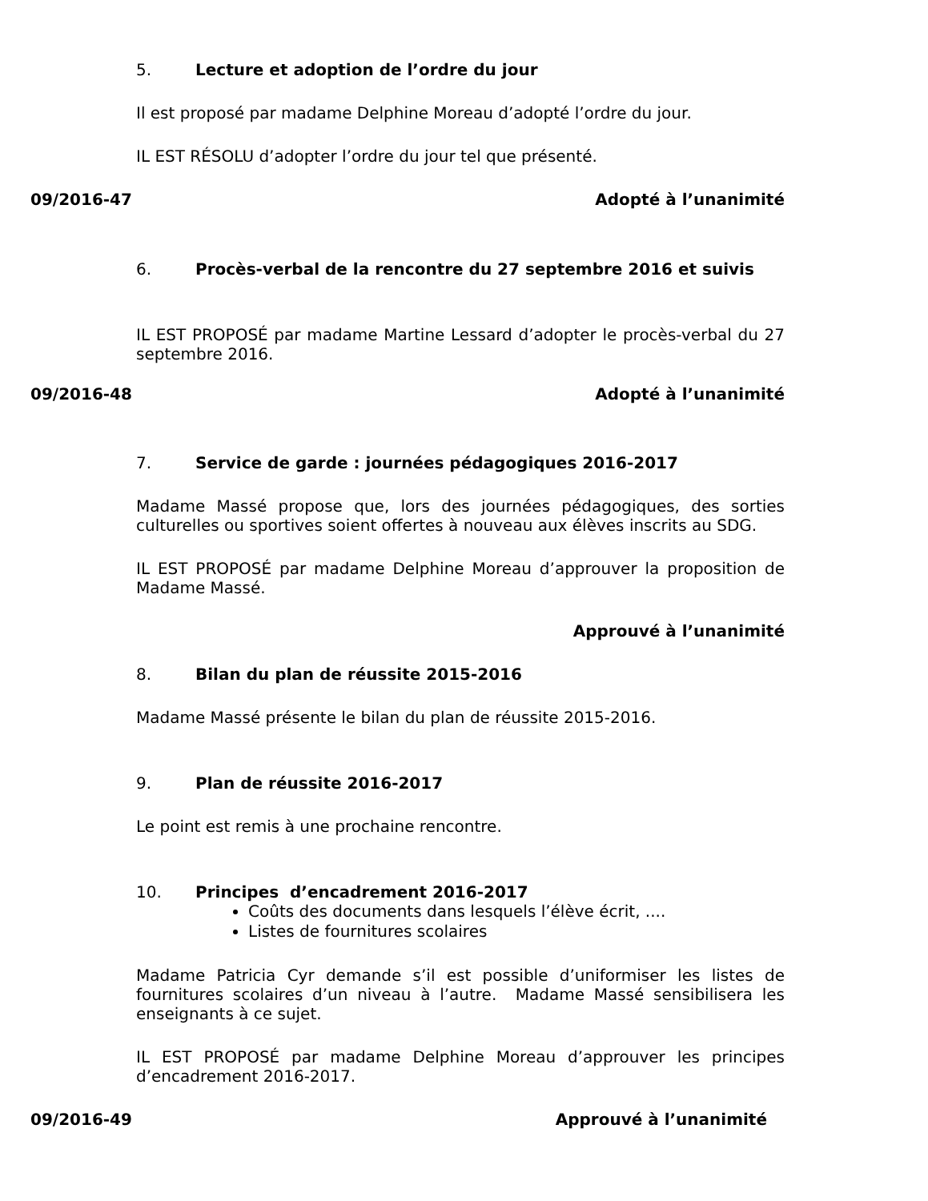5. Lecture et adoption de l’ordre du jour
Il est proposé par madame Delphine Moreau d’adopté l’ordre du jour.
IL EST RÉSOLU d’adopter l’ordre du jour tel que présenté.
09/2016-47 Adopté à l’unanimité
6. Procès-verbal de la rencontre du 27 septembre 2016 et suivis
IL EST PROPOSÉ par madame Martine Lessard d’adopter le procès-verbal du 27 septembre 2016.
09/2016-48 Adopté à l’unanimité
7. Service de garde : journées pédagogiques 2016-2017
Madame Massé propose que, lors des journées pédagogiques, des sorties culturelles ou sportives soient offertes à nouveau aux élèves inscrits au SDG.
IL EST PROPOSÉ par madame Delphine Moreau d’approuver la proposition de Madame Massé.
Approuvé à l’unanimité
8. Bilan du plan de réussite 2015-2016
Madame Massé présente le bilan du plan de réussite 2015-2016.
9. Plan de réussite 2016-2017
Le point est remis à une prochaine rencontre.
10. Principes d’encadrement 2016-2017
Coûts des documents dans lesquels l’élève écrit, ....
Listes de fournitures scolaires
Madame Patricia Cyr demande s’il est possible d’uniformiser les listes de fournitures scolaires d’un niveau à l’autre. Madame Massé sensibilisera les enseignants à ce sujet.
IL EST PROPOSÉ par madame Delphine Moreau d’approuver les principes d’encadrement 2016-2017.
09/2016-49 Approuvé à l’unanimité